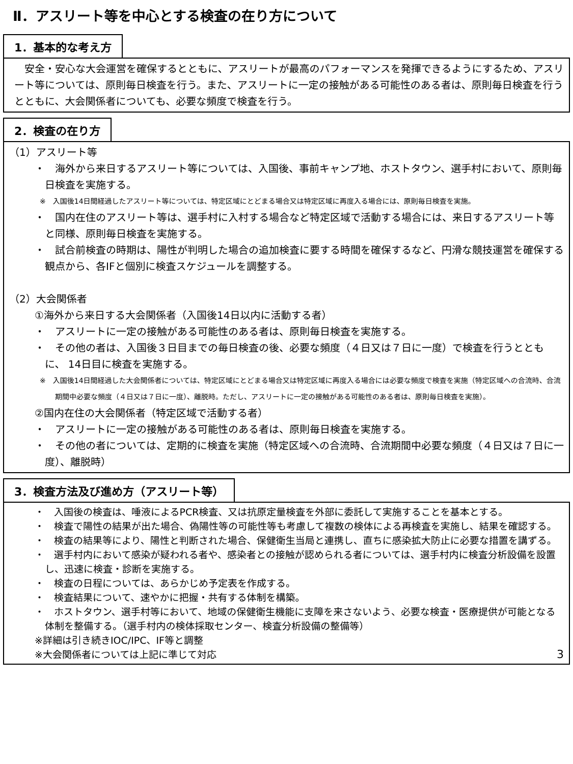Ⅱ．アスリート等を中心とする検査の在り方について
1．基本的な考え方
　安全・安心な大会運営を確保するとともに、アスリートが最高のパフォーマンスを発揮できるようにするため、アスリート等については、原則毎日検査を行う。また、アスリートに一定の接触がある可能性のある者は、原則毎日検査を行うとともに、大会関係者についても、必要な頻度で検査を行う。
2．検査の在り方
（1）アスリート等
・　海外から来日するアスリート等については、入国後、事前キャンプ地、ホストタウン、選手村において、原則毎日検査を実施する。
※　入国後14日間経過したアスリート等については、特定区域にとどまる場合又は特定区域に再度入る場合には、原則毎日検査を実施。
・　国内在住のアスリート等は、選手村に入村する場合など特定区域で活動する場合には、来日するアスリート等と同様、原則毎日検査を実施する。
・　試合前検査の時期は、陽性が判明した場合の追加検査に要する時間を確保するなど、円滑な競技運営を確保する観点から、各IFと個別に検査スケジュールを調整する。
（2）大会関係者
①海外から来日する大会関係者（入国後14日以内に活動する者）
・　アスリートに一定の接触がある可能性のある者は、原則毎日検査を実施する。
・　その他の者は、入国後３日目までの毎日検査の後、必要な頻度（４日又は７日に一度）で検査を行うとともに、 14日目に検査を実施する。
※　入国後14日間経過した大会関係者については、特定区域にとどまる場合又は特定区域に再度入る場合には必要な頻度で検査を実施（特定区域への合流時、合流期間中必要な頻度（４日又は７日に一度）、離脱時。ただし、アスリートに一定の接触がある可能性のある者は、原則毎日検査を実施）。
②国内在住の大会関係者（特定区域で活動する者）
・　アスリートに一定の接触がある可能性のある者は、原則毎日検査を実施する。
・　その他の者については、定期的に検査を実施（特定区域への合流時、合流期間中必要な頻度（４日又は７日に一度）、離脱時）
3．検査方法及び進め方（アスリート等）
・　入国後の検査は、唾液によるPCR検査、又は抗原定量検査を外部に委託して実施することを基本とする。
・　検査で陽性の結果が出た場合、偽陽性等の可能性等も考慮して複数の検体による再検査を実施し、結果を確認する。
・　検査の結果等により、陽性と判断された場合、保健衛生当局と連携し、直ちに感染拡大防止に必要な措置を講ずる。
・　選手村内において感染が疑われる者や、感染者との接触が認められる者については、選手村内に検査分析設備を設置し、迅速に検査・診断を実施する。
・　検査の日程については、あらかじめ予定表を作成する。
・　検査結果について、速やかに把握・共有する体制を構築。
・　ホストタウン、選手村等において、地域の保健衛生機能に支障を来さないよう、必要な検査・医療提供が可能となる体制を整備する。（選手村内の検体採取センター、検査分析設備の整備等）
※詳細は引き続きIOC/IPC、IF等と調整
※大会関係者については上記に準じて対応 3